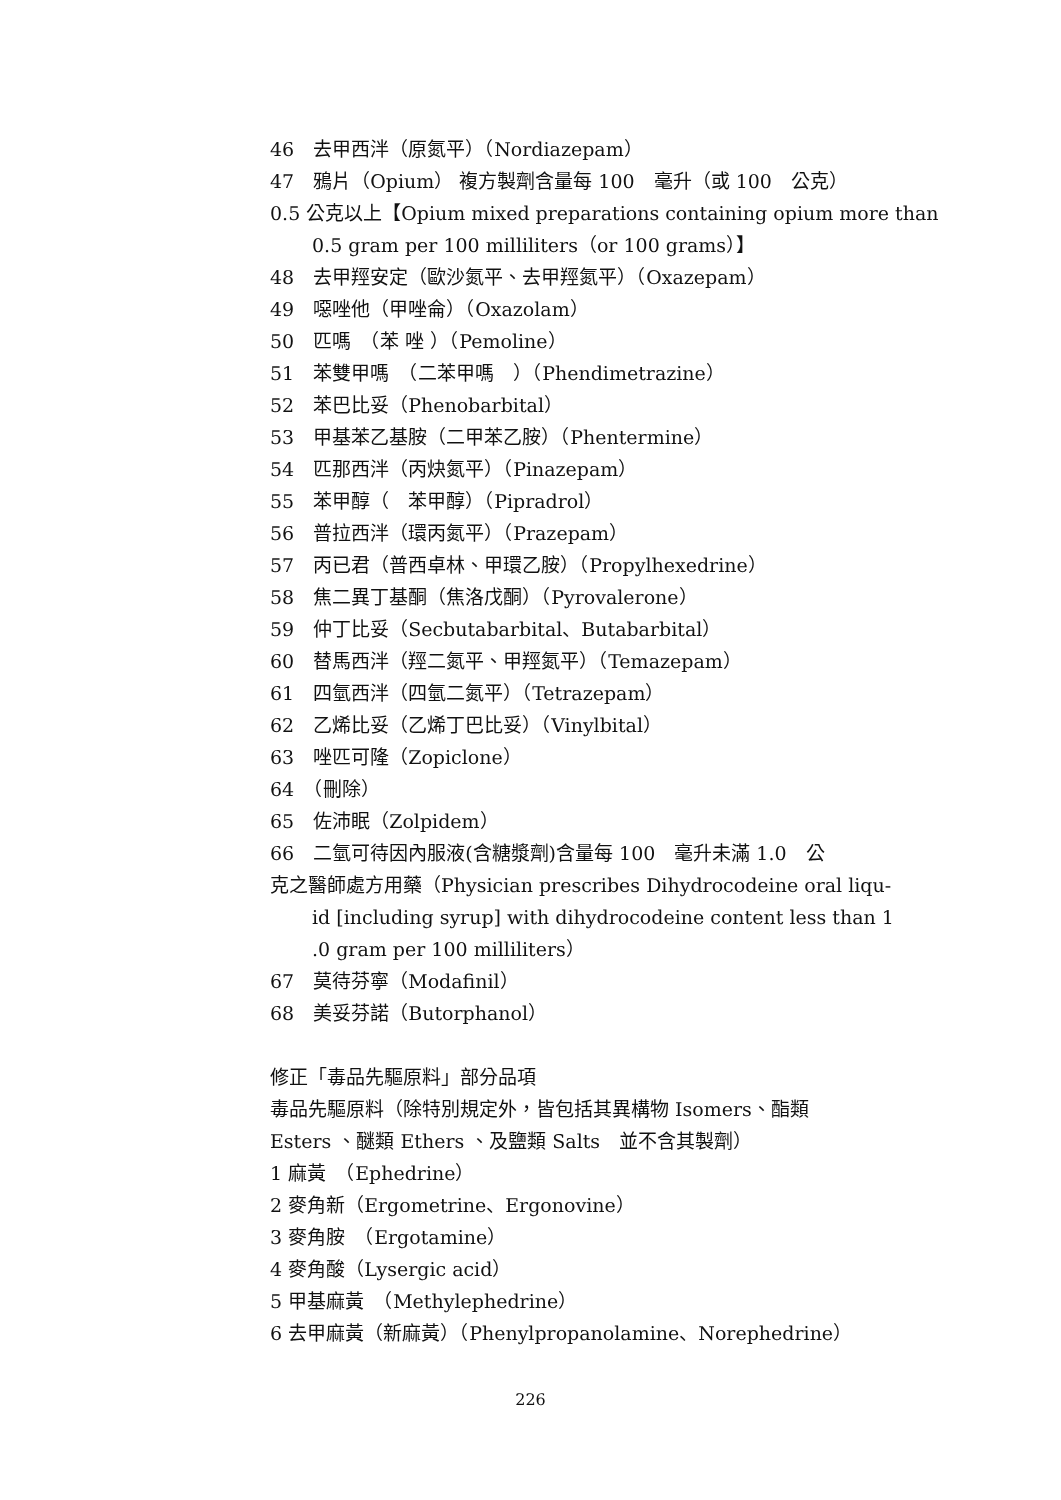46　去甲西泮（原氮平）（Nordiazepam）
47　鴉片（Opium） 複方製劑含量每 100　毫升（或 100　公克）
0.5 公克以上【Opium mixed preparations containing opium more than
0.5 gram per 100 milliliters（or 100 grams）】
48　去甲羥安定（歐沙氮平、去甲羥氮平）（Oxazepam）
49　噁唑他（甲唑侖）（Oxazolam）
50　匹嗎　（苯 唑 ）（Pemoline）
51　苯雙甲嗎　（二苯甲嗎　）（Phendimetrazine）
52　苯巴比妥（Phenobarbital）
53　甲基苯乙基胺（二甲苯乙胺）（Phentermine）
54　匹那西泮（丙炔氮平）（Pinazepam）
55　苯甲醇（　苯甲醇）（Pipradrol）
56　普拉西泮（環丙氮平）（Prazepam）
57　丙已君（普西卓林、甲環乙胺）（Propylhexedrine）
58　焦二異丁基酮（焦洛戊酮）（Pyrovalerone）
59　仲丁比妥（Secbutabarbital、Butabarbital）
60　替馬西泮（羥二氮平、甲羥氮平）（Temazepam）
61　四氫西泮（四氫二氮平）（Tetrazepam）
62　乙烯比妥（乙烯丁巴比妥）（Vinylbital）
63　唑匹可隆（Zopiclone）
64　（刪除）
65　佐沛眠（Zolpidem）
66　二氫可待因內服液(含糖漿劑)含量每 100　毫升未滿 1.0　公
克之醫師處方用藥（Physician prescribes Dihydrocodeine oral liqu-
id [including syrup] with dihydrocodeine content less than 1
.0 gram per 100 milliliters）
67　莫待芬寧（Modafinil）
68　美妥芬諾（Butorphanol）
修正「毒品先驅原料」部分品項
毒品先驅原料（除特別規定外，皆包括其異構物 Isomers、酯類
Esters 、醚類 Ethers 、及鹽類 Salts　並不含其製劑）
1 麻黃　（Ephedrine）
2 麥角新（Ergometrine、Ergonovine）
3 麥角胺　（Ergotamine）
4 麥角酸（Lysergic acid）
5 甲基麻黃　（Methylephedrine）
6 去甲麻黃（新麻黃）（Phenylpropanolamine、Norephedrine）
226